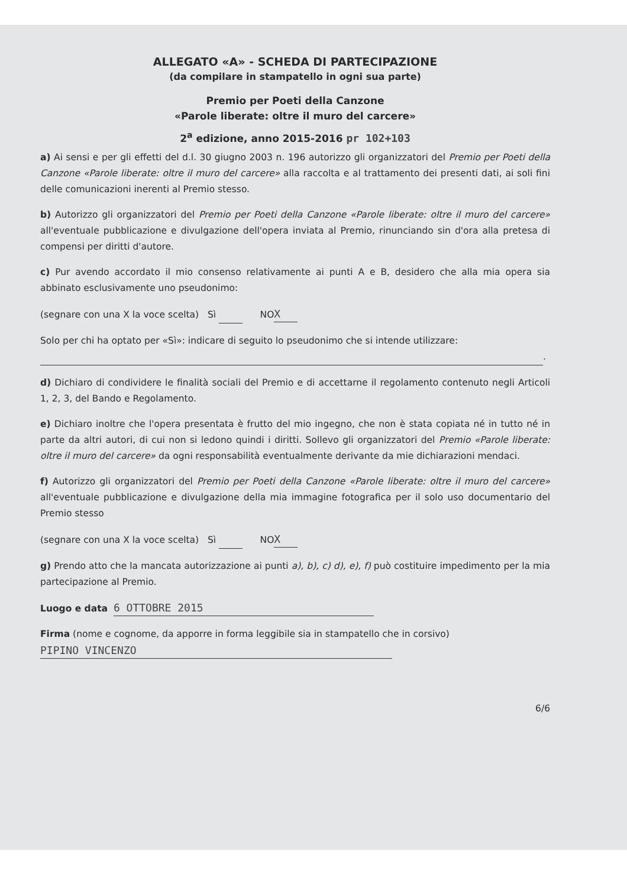ALLEGATO «A» - SCHEDA DI PARTECIPAZIONE
(da compilare in stampatello in ogni sua parte)
Premio per Poeti della Canzone
«Parole liberate: oltre il muro del carcere»
2<sup>a</sup> edizione, anno 2015-2016 pr 102+103
a) Ai sensi e per gli effetti del d.l. 30 giugno 2003 n. 196 autorizzo gli organizzatori del Premio per Poeti della Canzone «Parole liberate: oltre il muro del carcere» alla raccolta e al trattamento dei presenti dati, ai soli fini delle comunicazioni inerenti al Premio stesso.
b) Autorizzo gli organizzatori del Premio per Poeti della Canzone «Parole liberate: oltre il muro del carcere» all'eventuale pubblicazione e divulgazione dell'opera inviata al Premio, rinunciando sin d'ora alla pretesa di compensi per diritti d'autore.
c) Pur avendo accordato il mio consenso relativamente ai punti A e B, desidero che alla mia opera sia abbinato esclusivamente uno pseudonimo:
(segnare con una X la voce scelta) Sì NO X
Solo per chi ha optato per «Sì»: indicare di seguito lo pseudonimo che si intende utilizzare:
.
d) Dichiaro di condividere le finalità sociali del Premio e di accettarne il regolamento contenuto negli Articoli 1, 2, 3, del Bando e Regolamento.
e) Dichiaro inoltre che l'opera presentata è frutto del mio ingegno, che non è stata copiata né in tutto né in parte da altri autori, di cui non si ledono quindi i diritti. Sollevo gli organizzatori del Premio «Parole liberate: oltre il muro del carcere» da ogni responsabilità eventualmente derivante da mie dichiarazioni mendaci.
f) Autorizzo gli organizzatori del Premio per Poeti della Canzone «Parole liberate: oltre il muro del carcere» all'eventuale pubblicazione e divulgazione della mia immagine fotografica per il solo uso documentario del Premio stesso
(segnare con una X la voce scelta) Sì NO X
g) Prendo atto che la mancata autorizzazione ai punti a), b), c) d), e), f) può costituire impedimento per la mia partecipazione al Premio.
Luogo e data 6 OTTOBRE 2015
Firma (nome e cognome, da apporre in forma leggibile sia in stampatello che in corsivo)
PIPINO VINCENZO
6/6